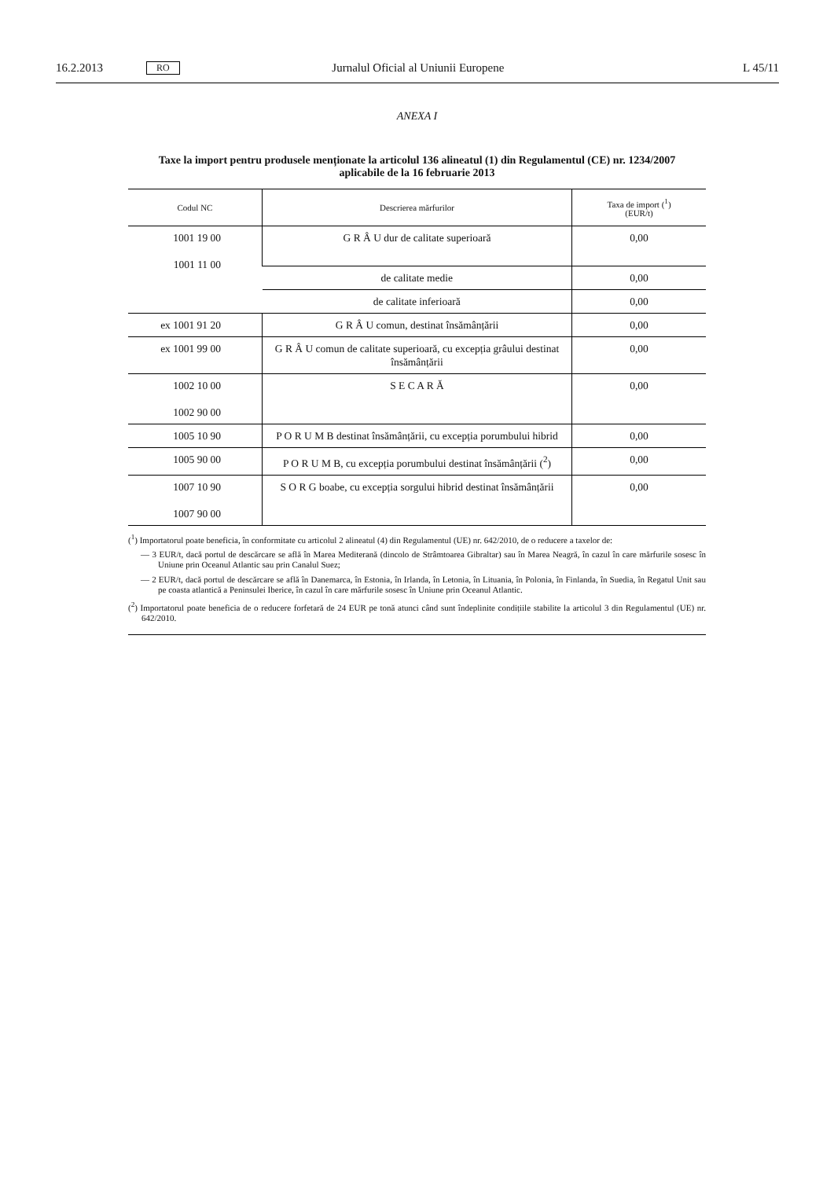16.2.2013 RO Jurnalul Oficial al Uniunii Europene L 45/11
ANEXA I
Taxe la import pentru produsele menționate la articolul 136 alineatul (1) din Regulamentul (CE) nr. 1234/2007
aplicabile de la 16 februarie 2013
| Codul NC | Descrierea mărfurilor | Taxa de import (<sup>1</sup>) (EUR/t) |
| --- | --- | --- |
| 1001 19 00 1001 11 00 | G R Â U dur de calitate superioară | 0,00 |
| | de calitate medie | 0,00 |
| | de calitate inferioară | 0,00 |
| ex 1001 91 20 | G R Â U comun, destinat însămânțării | 0,00 |
| ex 1001 99 00 | G R Â U comun de calitate superioară, cu excepția grâului destinat însămânțării | 0,00 |
| 1002 10 00 1002 90 00 | S E C A R Ă | 0,00 |
| 1005 10 90 | P O R U M B destinat însămânțării, cu excepția porumbului hibrid | 0,00 |
| 1005 90 00 | P O R U M B, cu excepția porumbului destinat însămânțării (<sup>2</sup>) | 0,00 |
| 1007 10 90 1007 90 00 | S O R G boabe, cu excepția sorgului hibrid destinat însămânțării | 0,00 |
(<sup>1</sup>) Importatorul poate beneficia, în conformitate cu articolul 2 alineatul (4) din Regulamentul (UE) nr. 642/2010, de o reducere a taxelor de:
— 3 EUR/t, dacă portul de descărcare se află în Marea Mediterană (dincolo de Strâmtoarea Gibraltar) sau în Marea Neagră, în cazul în care mărfurile sosesc în Uniune prin Oceanul Atlantic sau prin Canalul Suez;
— 2 EUR/t, dacă portul de descărcare se află în Danemarca, în Estonia, în Irlanda, în Letonia, în Lituania, în Polonia, în Finlanda, în Suedia, în Regatul Unit sau pe coasta atlantică a Peninsulei Iberice, în cazul în care mărfurile sosesc în Uniune prin Oceanul Atlantic.
(<sup>2</sup>) Importatorul poate beneficia de o reducere forfetară de 24 EUR pe tonă atunci când sunt îndeplinite condițiile stabilite la articolul 3 din Regulamentul (UE) nr. 642/2010.